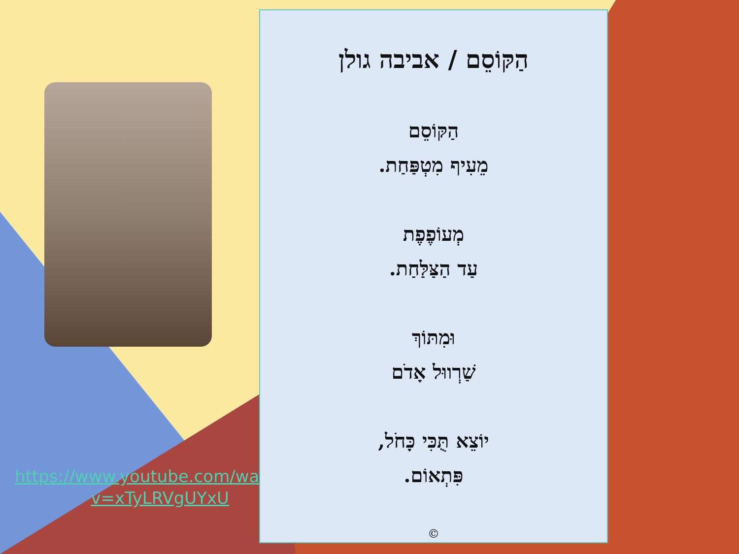https://www.youtube.com/watch?v=xTyLRVgUYxU
הַקּוֹסֵם / אביבה גולן
הַקּוֹסֵם
מֵעִיף מִטְפַּחַת.
מְעוֹפֶפֶת
עַד הַצַּלַּחַת.
וּמִתּוֹךְ
שַׁרְווּל אָדֹם
יוֹצֵא תֻּכִּי כָּחֹל,
פִּתְאוֹם.
©